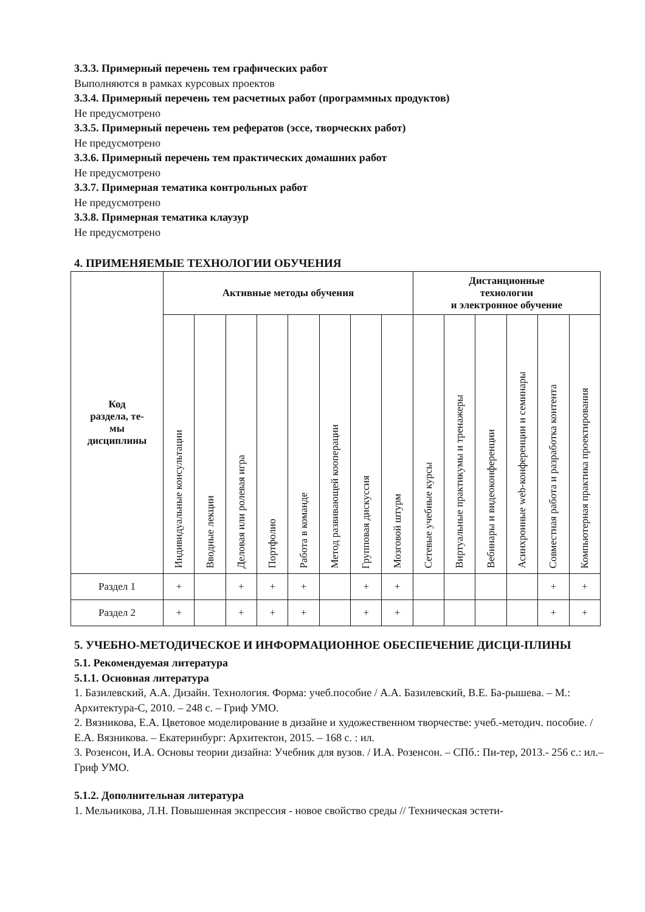3.3.3. Примерный перечень тем графических работ
Выполняются в рамках курсовых проектов
3.3.4. Примерный перечень тем расчетных работ (программных продуктов)
Не предусмотрено
3.3.5. Примерный перечень тем рефератов (эссе, творческих работ)
Не предусмотрено
3.3.6. Примерный перечень тем практических домашних работ
Не предусмотрено
3.3.7. Примерная тематика контрольных работ
Не предусмотрено
3.3.8. Примерная тематика клаузур
Не предусмотрено
4. ПРИМЕНЯЕМЫЕ ТЕХНОЛОГИИ ОБУЧЕНИЯ
| Код раздела, те- мы дисциплины | Активные методы обучения | | | | | | | | Дистанционные технологии и электронное обучение | | | | | |
| --- | --- | --- | --- | --- | --- | --- | --- | --- | --- | --- | --- | --- | --- | --- |
| | Индивидуальные консультации | Вводные лекции | Деловая или ролевая игра | Портфолио | Работа в команде | Метод развивающей кооперации | Групповая дискуссия | Мозговой штурм | Сетевые учебные курсы | Виртуальные практикумы и тренажеры | Вебинары и видеоконференции | Асинхронные web-конференции и семинары | Совместная работа и разработка контента | Компьютерная практика проектирования |
| Раздел 1 | + | | + | + | + | | + | + | | | | | + | + |
| Раздел 2 | + | | + | + | + | | + | + | | | | | + | + |
5. УЧЕБНО-МЕТОДИЧЕСКОЕ И ИНФОРМАЦИОННОЕ ОБЕСПЕЧЕНИЕ ДИСЦИ-ПЛИНЫ
5.1. Рекомендуемая литература
5.1.1. Основная литература
1. Базилевский, А.А. Дизайн. Технология. Форма: учеб.пособие / А.А. Базилевский, В.Е. Ба-рышева. – М.: Архитектура-С, 2010. – 248 с. – Гриф УМО.
2. Вязникова, Е.А. Цветовое моделирование в дизайне и художественном творчестве: учеб.-методич. пособие. / Е.А. Вязникова. – Екатеринбург: Архитектон, 2015. – 168 с. : ил.
3. Розенсон, И.А. Основы теории дизайна: Учебник для вузов. / И.А. Розенсон. – СПб.: Пи-тер, 2013.- 256 с.: ил.– Гриф УМО.
5.1.2. Дополнительная литература
1. Мельникова, Л.Н. Повышенная экспрессия - новое свойство среды // Техническая эстети-